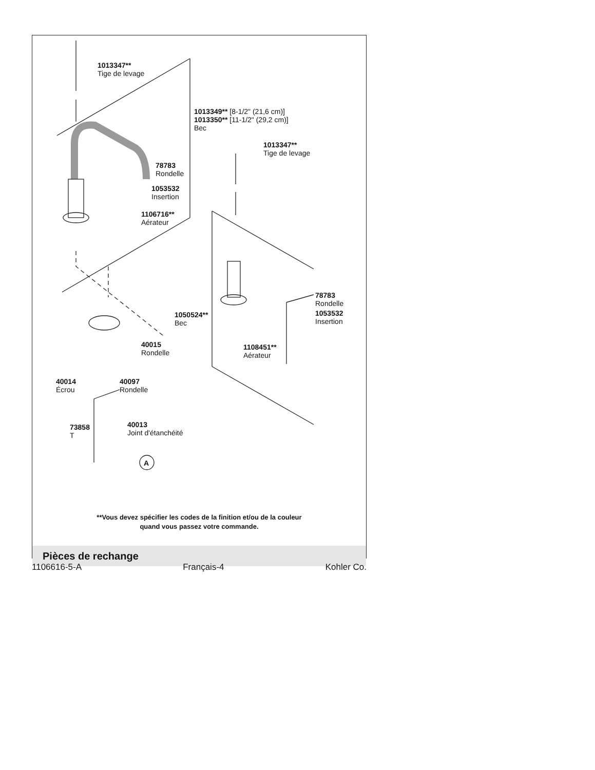1013347**
Tige de levage
1013349** [8-1/2" (21,6 cm)]
1013350** [11-1/2" (29,2 cm)]
Bec
1013347**
Tige de levage
78783
Rondelle
1053532
Insertion
1106716**
Aérateur
78783
Rondelle
1053532
Insertion
1050524**
Bec
40015
Rondelle
1108451**
Aérateur
40014
Écrou
40097
Rondelle
40013
Joint d'étanchéité
73858
T
A
**Vous devez spécifier les codes de la finition et/ou de la couleur
quand vous passez votre commande.
Pièces de rechange
1106616-5-A Français-4 Kohler Co.